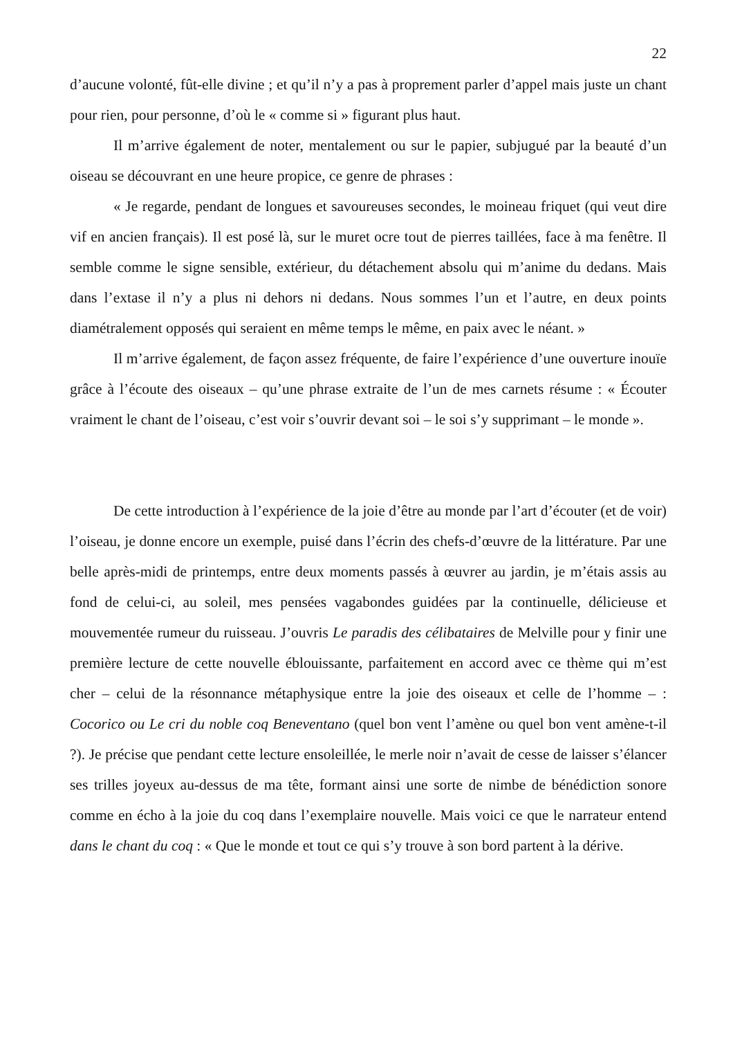22
d’aucune volonté, fût-elle divine ; et qu’il n’y a pas à proprement parler d’appel mais juste un chant pour rien, pour personne, d’où le « comme si » figurant plus haut.
Il m’arrive également de noter, mentalement ou sur le papier, subjugué par la beauté d’un oiseau se découvrant en une heure propice, ce genre de phrases :
« Je regarde, pendant de longues et savoureuses secondes, le moineau friquet (qui veut dire vif en ancien français). Il est posé là, sur le muret ocre tout de pierres taillées, face à ma fenêtre. Il semble comme le signe sensible, extérieur, du détachement absolu qui m’anime du dedans. Mais dans l’extase il n’y a plus ni dehors ni dedans. Nous sommes l’un et l’autre, en deux points diamétralement opposés qui seraient en même temps le même, en paix avec le néant. »
Il m’arrive également, de façon assez fréquente, de faire l’expérience d’une ouverture inouïe grâce à l’écoute des oiseaux – qu’une phrase extraite de l’un de mes carnets résume : « Écouter vraiment le chant de l’oiseau, c’est voir s’ouvrir devant soi – le soi s’y supprimant – le monde ».
De cette introduction à l’expérience de la joie d’être au monde par l’art d’écouter (et de voir) l’oiseau, je donne encore un exemple, puisé dans l’écrin des chefs-d’œuvre de la littérature. Par une belle après-midi de printemps, entre deux moments passés à œuvrer au jardin, je m’étais assis au fond de celui-ci, au soleil, mes pensées vagabondes guidées par la continuelle, délicieuse et mouvementée rumeur du ruisseau. J’ouvris Le paradis des célibataires de Melville pour y finir une première lecture de cette nouvelle éblouissante, parfaitement en accord avec ce thème qui m’est cher – celui de la résonnance métaphysique entre la joie des oiseaux et celle de l’homme – : Cocorico ou Le cri du noble coq Beneventano (quel bon vent l’amène ou quel bon vent amène-t-il ?). Je précise que pendant cette lecture ensoleillée, le merle noir n’avait de cesse de laisser s’élancer ses trilles joyeux au-dessus de ma tête, formant ainsi une sorte de nimbe de bénédiction sonore comme en écho à la joie du coq dans l’exemplaire nouvelle. Mais voici ce que le narrateur entend dans le chant du coq : « Que le monde et tout ce qui s’y trouve à son bord partent à la dérive.